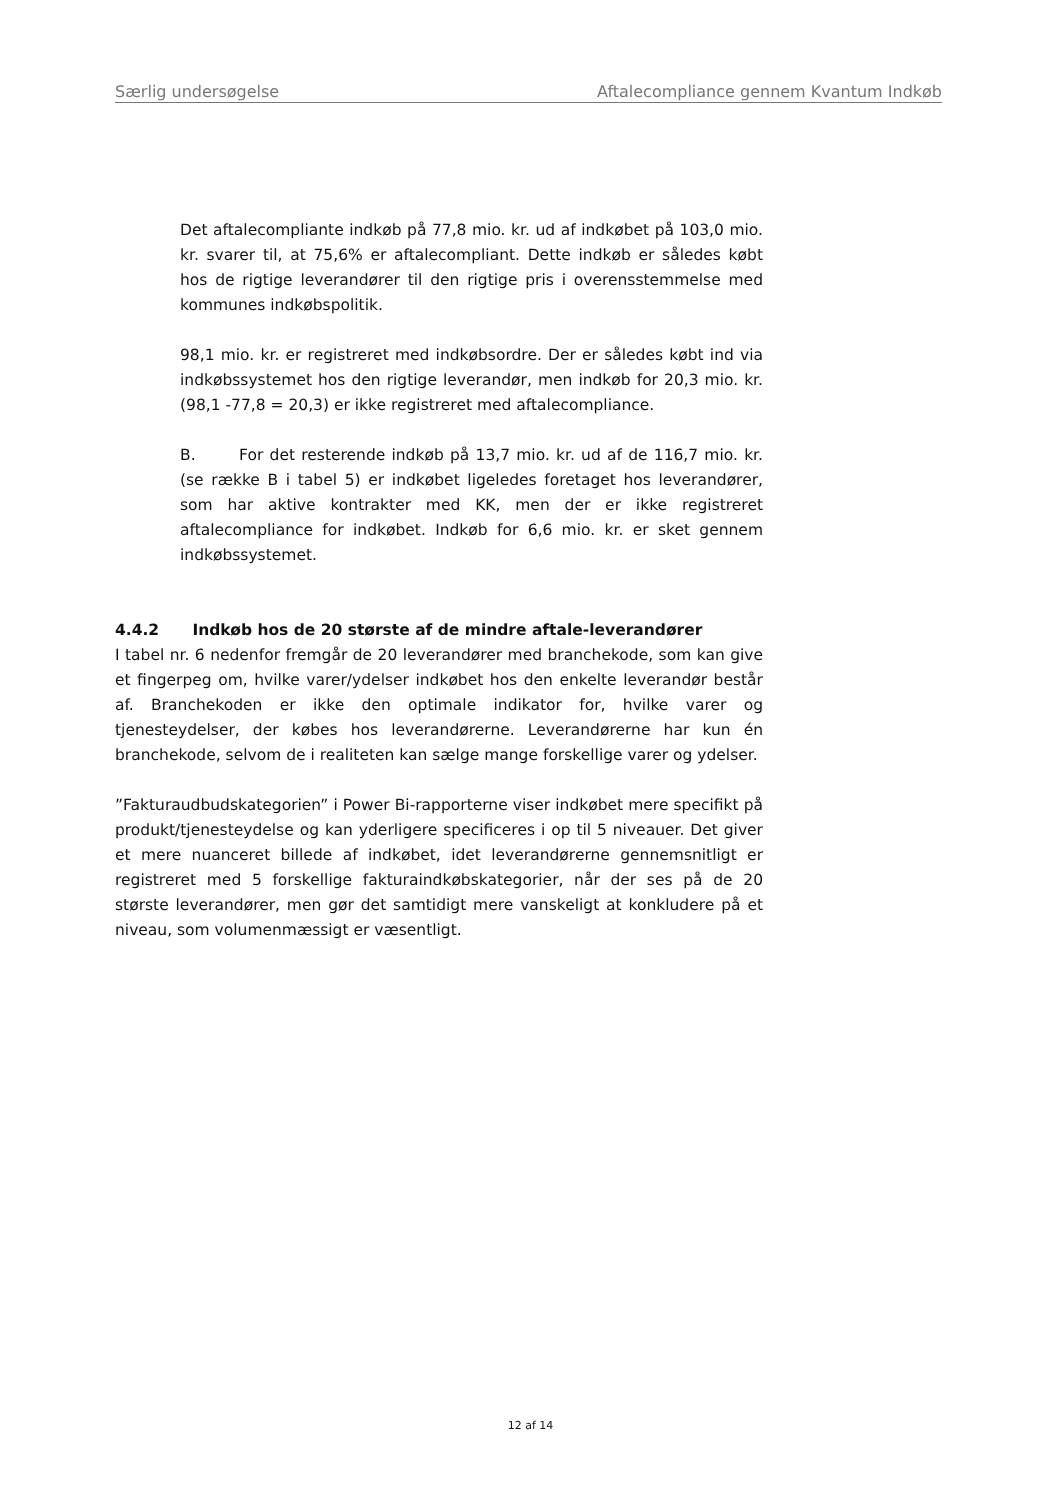Særlig undersøgelse Aftalecompliance gennem Kvantum Indkøb
Det aftalecompliante indkøb på 77,8 mio. kr. ud af indkøbet på 103,0 mio. kr. svarer til, at 75,6% er aftalecompliant. Dette indkøb er således købt hos de rigtige leverandører til den rigtige pris i overensstemmelse med kommunes indkøbspolitik.
98,1 mio. kr. er registreret med indkøbsordre. Der er således købt ind via indkøbssystemet hos den rigtige leverandør, men indkøb for 20,3 mio. kr. (98,1 -77,8 = 20,3) er ikke registreret med aftalecompliance.
B. For det resterende indkøb på 13,7 mio. kr. ud af de 116,7 mio. kr. (se række B i tabel 5) er indkøbet ligeledes foretaget hos leverandører, som har aktive kontrakter med KK, men der er ikke registreret aftalecompliance for indkøbet. Indkøb for 6,6 mio. kr. er sket gennem indkøbssystemet.
4.4.2 Indkøb hos de 20 største af de mindre aftale-leverandører
I tabel nr. 6 nedenfor fremgår de 20 leverandører med branchekode, som kan give et fingerpeg om, hvilke varer/ydelser indkøbet hos den enkelte leverandør består af. Branchekoden er ikke den optimale indikator for, hvilke varer og tjenesteydelser, der købes hos leverandørerne. Leverandørerne har kun én branchekode, selvom de i realiteten kan sælge mange forskellige varer og ydelser.
”Fakturaudbudskategorien” i Power Bi-rapporterne viser indkøbet mere specifikt på produkt/tjenesteydelse og kan yderligere specificeres i op til 5 niveauer. Det giver et mere nuanceret billede af indkøbet, idet leverandørerne gennemsnitligt er registreret med 5 forskellige fakturaindkøbskategorier, når der ses på de 20 største leverandører, men gør det samtidigt mere vanskeligt at konkludere på et niveau, som volumenmæssigt er væsentligt.
12 af 14